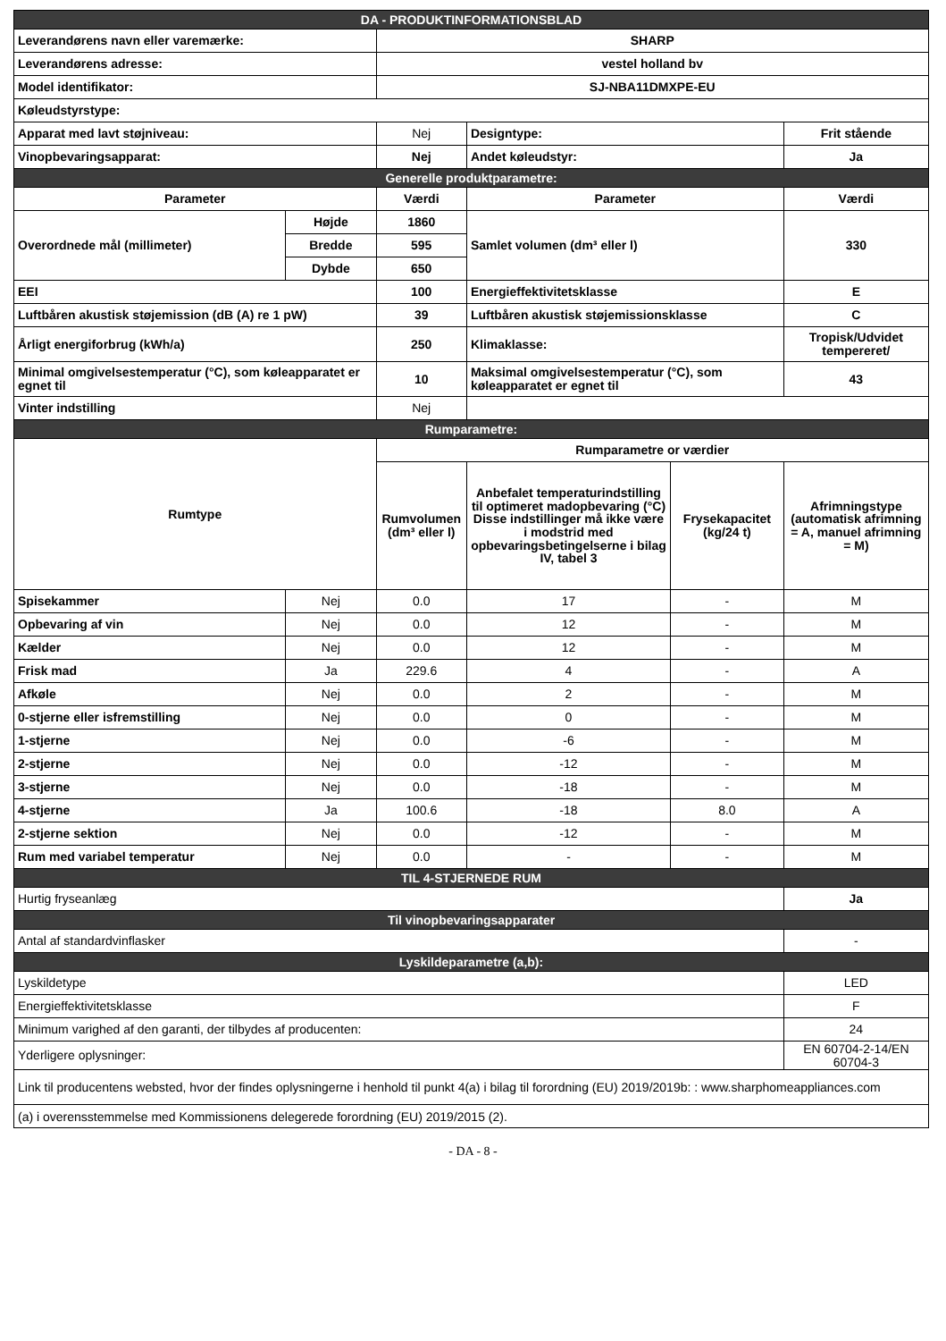| DA - PRODUKTINFORMATIONSBLAD | | | | | |
| Leverandørens navn eller varemærke: | | SHARP | | | |
| Leverandørens adresse: | | vestel holland bv | | | |
| Model identifikator: | | SJ-NBA11DMXPE-EU | | | |
| Køleudstyrstype: | | | | | |
| Apparat med lavt støjniveau: | | Nej | Designtype: | | Frit stående |
| Vinopbevaringsapparat: | | Nej | Andet køleudstyr: | | Ja |
| Generelle produktparametre: | | | | | |
| Parameter | | Værdi | Parameter | | Værdi |
| Overordnede mål (millimeter) | Højde | 1860 | Samlet volumen (dm³ eller l) | | 330 |
| | Bredde | 595 | | | |
| | Dybde | 650 | | | |
| EEI | | 100 | Energieffektivitetsklasse | | E |
| Luftbåren akustisk støjemission (dB (A) re 1 pW) | | 39 | Luftbåren akustisk støjemissionsklasse | | C |
| Årligt energiforbrug (kWh/a) | | 250 | Klimaklasse: | | Tropisk/Udvidet tempereret/ |
| Minimal omgivelsestemperatur (°C), som køleapparatet er egnet til | | 10 | Maksimal omgivelsestemperatur (°C), som køleapparatet er egnet til | | 43 |
| Vinter indstilling | | Nej | | | |
| Rumparametre: | | | | | |
| Rumtype | | Rumparametre or værdier | | | |
| | | Rumvolumen (dm³ eller l) | Anbefalet temperaturindstilling til optimeret madopbevaring (°C) Disse indstillinger må ikke være i modstrid med opbevaringsbetingelserne i bilag IV, tabel 3 | Frysekapacitet (kg/24 t) | Afrimningstype (automatisk afrimning = A, manuel afrimning = M) |
| Spisekammer | Nej | 0.0 | 17 | - | M |
| Opbevaring af vin | Nej | 0.0 | 12 | - | M |
| Kælder | Nej | 0.0 | 12 | - | M |
| Frisk mad | Ja | 229.6 | 4 | - | A |
| Afkøle | Nej | 0.0 | 2 | - | M |
| 0-stjerne eller isfremstilling | Nej | 0.0 | 0 | - | M |
| 1-stjerne | Nej | 0.0 | -6 | - | M |
| 2-stjerne | Nej | 0.0 | -12 | - | M |
| 3-stjerne | Nej | 0.0 | -18 | - | M |
| 4-stjerne | Ja | 100.6 | -18 | 8.0 | A |
| 2-stjerne sektion | Nej | 0.0 | -12 | - | M |
| Rum med variabel temperatur | Nej | 0.0 | - | - | M |
| TIL 4-STJERNEDE RUM | | | | | |
| Hurtig fryseanlæg | | | | | Ja |
| Til vinopbevaringsapparater | | | | | |
| Antal af standardvinflasker | | | | | - |
| Lyskildeparametre (a,b): | | | | | |
| Lyskildetype | | | | | LED |
| Energieffektivitetsklasse | | | | | F |
| Minimum varighed af den garanti, der tilbydes af producenten: | | | | | 24 |
| Yderligere oplysninger: | | | | | EN 60704-2-14/EN 60704-3 |
| Link til producentens websted, hvor der findes oplysningerne i henhold til punkt 4(a) i bilag til forordning (EU) 2019/2019b: : www.sharphomeappliances.com | | | | | |
| (a) i overensstemmelse med Kommissionens delegerede forordning (EU) 2019/2015 (2). | | | | | |
- DA - 8 -